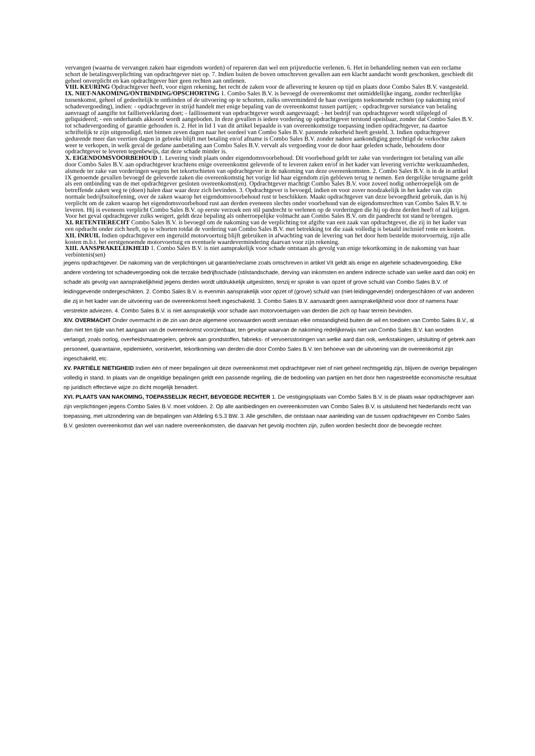vervangen (waarna de vervangen zaken haar eigendom worden) of repareren dan wel een prijsreductie verlenen. 6. Het in behandeling nemen van een reclame schort de betalingsverplichting van opdrachtgever niet op. 7. Indien buiten de boven omschreven gevallen aan een klacht aandacht wordt geschonken, geschiedt dit geheel onverplicht en kan opdrachtgever hier geen rechten aan ontlenen.
VIII. KEURING Opdrachtgever heeft, voor eigen rekening, het recht de zaken voor de aflevering te keuren op tijd en plaats door Combo Sales B.V. vastgesteld.
IX. NIET-NAKOMING/ONTBINDING/OPSCHORTING 1. Combo Sales B.V. is bevoegd de overeenkomst met onmiddellijke ingang, zonder rechterlijke tussenkomst, geheel of gedeeltelijk te ontbinden of de uitvoering op te schorten, zulks onverminderd de haar overigens toekomende rechten (op nakoming en/of schadevergoeding), indien: - opdrachtgever in strijd handelt met enige bepaling van de overeenkomst tussen partijen; - opdrachtgever surséance van betaling aanvraagt of aangifte tot faillietverklaring doet; - faillissement van opdrachtgever wordt aangevraagd; - het bedrijf van opdrachtgever wordt stilgelegd of geliquideerd; - een onderhands akkoord wordt aangeboden. In deze gevallen is iedere vordering op opdrachtgever terstond opeisbaar, zonder dat Combo Sales B.V. tot schadevergoeding of garantie gehouden is. 2. Het in lid 1 van dit artikel bepaalde is van overeenkomstige toepassing indien opdrachtgever, na daartoe schriftelijk te zijn uitgenodigd, niet binnen zeven dagen naar het oordeel van Combo Sales B.V. passende zekerheid heeft gesteld. 3. Indien opdrachtgever gedurende meer dan veertien dagen in gebreke blijft met betaling en/of afname is Combo Sales B.V. zonder nadere aankondiging gerechtigd de verkochte zaken weer te verkopen, in welk geval de gedane aanbetaling aan Combo Sales B.V. vervalt als vergoeding voor de door haar geleden schade, behoudens door opdrachtgever te leveren tegenbewijs, dat deze schade minder is.
X. EIGENDOMSVOORBEHOUD 1. Levering vindt plaats onder eigendomsvoorbehoud. Dit voorbehoud geldt ter zake van vorderingen tot betaling van alle door Combo Sales B.V. aan opdrachtgever krachtens enige overeenkomst geleverde of te leveren zaken en/of in het kader van levering verrichte werkzaamheden, alsmede ter zake van vorderingen wegens het tekortschieten van opdrachtgever in de nakoming van deze overeenkomsten. 2. Combo Sales B.V. is in de in artikel IX genoemde gevallen bevoegd de geleverde zaken die overeenkomstig het vorige lid haar eigendom zijn gebleven terug te nemen. Een dergelijke terugname geldt als een ontbinding van de met opdrachtgever gesloten overeenkomst(en). Opdrachtgever machtigt Combo Sales B.V. voor zoveel nodig onherroepelijk om de betreffende zaken weg te (doen) halen daar waar deze zich bevinden. 3. Opdrachtgever is bevoegd, indien en voor zover noodzakelijk in het kader van zijn normale bedrijfsuitoefening, over de zaken waarop het eigendomsvoorbehoud rust te beschikken. Maakt opdrachtgever van deze bevoegdheid gebruik, dan is hij verplicht om de zaken waarop het eigendomsvoorbehoud rust aan derden eveneens slechts onder voorbehoud van de eigendomsrechten van Combo Sales B.V. te leveren. Hij is eveneens verplicht Combo Sales B.V. op eerste verzoek een stil pandrecht te verlenen op de vorderingen die hij op deze derden heeft of zal krijgen. Voor het geval opdrachtgever zulks weigert, geldt deze bepaling als onherroepelijke volmacht aan Combo Sales B.V. om dit pandrecht tot stand te brengen.
XI. RETENTIERECHT Combo Sales B.V. is bevoegd om de nakoming van de verplichting tot afgifte van een zaak van opdrachtgever, die zij in het kader van een opdracht onder zich heeft, op te schorten totdat de vordering van Combo Sales B.V. met betrekking tot die zaak volledig is betaald inclusief rente en kosten.
XII. INRUIL Indien opdrachtgever een ingeruild motorvoertuig blijft gebruiken in afwachting van de levering van het door hem bestelde motorvoertuig, zijn alle kosten m.b.t. het eerstgenoemde motorvoertuig en eventuele waardevermindering daarvan voor zijn rekening.
XIII. AANSPRAKELIJKHEID 1. Combo Sales B.V. is niet aansprakelijk voor schade ontstaan als gevolg van enige tekortkoming in de nakoming van haar verbintenis(sen)
jegens opdrachtgever. De nakoming van de verplichtingen uit garantie/reclame zoals omschreven in artikel VII geldt als enige en algehele schadevergoeding. Elke andere vordering tot schadevergoeding ook die terzake bedrijfsschade (stilstandschade, derving van inkomsten en andere indirecte schade van welke aard dan ook) en schade als gevolg van aansprakelijkheid jegens derden wordt uitdrukkelijk uitgesloten, tenzij er sprake is van opzet of grove schuld van Combo Sales B.V. of leidinggevende ondergeschikten. 2. Combo Sales B.V. is evenmin aansprakelijk voor opzet of (grove) schuld van (niet-leidinggevende) ondergeschikten of van anderen die zij in het kader van de uitvoering van de overeenkomst heeft ingeschakeld. 3. Combo Sales B.V. aanvaardt geen aansprakelijkheid voor door of namens haar verstrekte adviezen. 4. Combo Sales B.V. is niet aansprakelijk voor schade aan motorvoertuigen van derden die zich op haar terrein bevinden.
XIV. OVERMACHT Onder overmacht in de zin van deze algemene voorwaarden wordt verstaan elke omstandigheid buiten de wil en toedoen van Combo Sales B.V., al dan niet ten tijde van het aangaan van de overeenkomst voorzienbaar, ten gevolge waarvan de nakoming redelijkerwijs niet van Combo Sales B.V. kan worden verlangd, zoals oorlog, overheidsmaatregelen, gebrek aan grondstoffen, fabrieks- of vervoersstoringen van welke aard dan ook, werkstakingen, uitsluiting of gebrek aan personeel, quarantaine, epidemieën, vorstverlet, tekortkoming van derden die door Combo Sales B.V. ten behoeve van de uitvoering van de overeenkomst zijn ingeschakeld, etc.
XV. PARTIËLE NIETIGHEID Indien één of meer bepalingen uit deze overeenkomst met opdrachtgever niet of niet geheel rechtsgeldig zijn, blijven de overige bepalingen volledig in stand. In plaats van de ongeldige bepalingen geldt een passende regeling, die de bedoeling van partijen en het door hen nagestreefde economische resultaat op juridisch effectieve wijze zo dicht mogelijk benadert.
XVI. PLAATS VAN NAKOMING, TOEPASSELIJK RECHT, BEVOEGDE RECHTER 1. De vestigingsplaats van Combo Sales B.V. is de plaats waar opdrachtgever aan zijn verplichtingen jegens Combo Sales B.V. moet voldoen. 2. Op alle aanbiedingen en overeenkomsten van Combo Sales B.V. is uitsluitend het Nederlands recht van toepassing, met uitzondering van de bepalingen van Afdeling 6:5.3 BW. 3. Alle geschillen, die ontstaan naar aanleiding van de tussen opdrachtgever en Combo Sales B.V. gesloten overeenkomst dan wel van nadere overeenkomsten, die daarvan het gevolg mochten zijn, zullen worden beslecht door de bevoegde rechter.